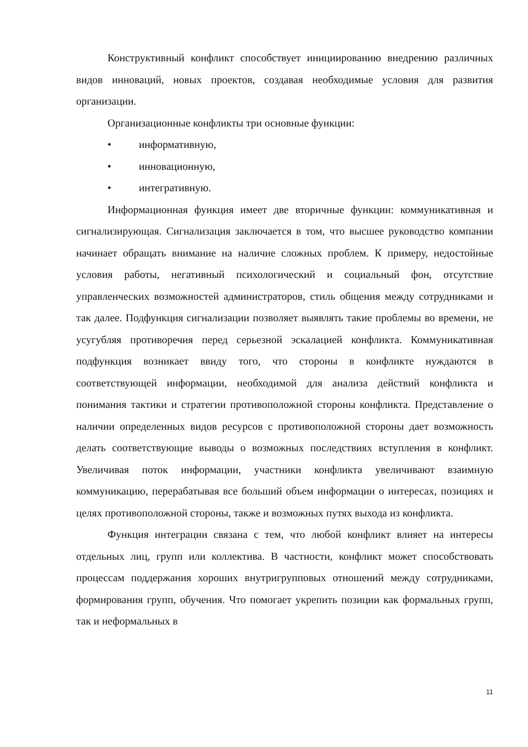Конструктивный конфликт способствует инициированию внедрению различных видов инноваций, новых проектов, создавая необходимые условия для развития организации.
Организационные конфликты три основные функции:
• информативную,
• инновационную,
• интегративную.
Информационная функция имеет две вторичные функции: коммуникативная и сигнализирующая. Сигнализация заключается в том, что высшее руководство компании начинает обращать внимание на наличие сложных проблем. К примеру, недостойные условия работы, негативный психологический и социальный фон, отсутствие управленческих возможностей администраторов, стиль общения между сотрудниками и так далее. Подфункция сигнализации позволяет выявлять такие проблемы во времени, не усугубляя противоречия перед серьезной эскалацией конфликта. Коммуникативная подфункция возникает ввиду того, что стороны в конфликте нуждаются в соответствующей информации, необходимой для анализа действий конфликта и понимания тактики и стратегии противоположной стороны конфликта. Представление о наличии определенных видов ресурсов с противоположной стороны дает возможность делать соответствующие выводы о возможных последствиях вступления в конфликт. Увеличивая поток информации, участники конфликта увеличивают взаимную коммуникацию, перерабатывая все больший объем информации о интересах, позициях и целях противоположной стороны, также и возможных путях выхода из конфликта.
Функция интеграции связана с тем, что любой конфликт влияет на интересы отдельных лиц, групп или коллектива. В частности, конфликт может способствовать процессам поддержания хороших внутригрупповых отношений между сотрудниками, формирования групп, обучения. Что помогает укрепить позиции как формальных групп, так и неформальных в
11